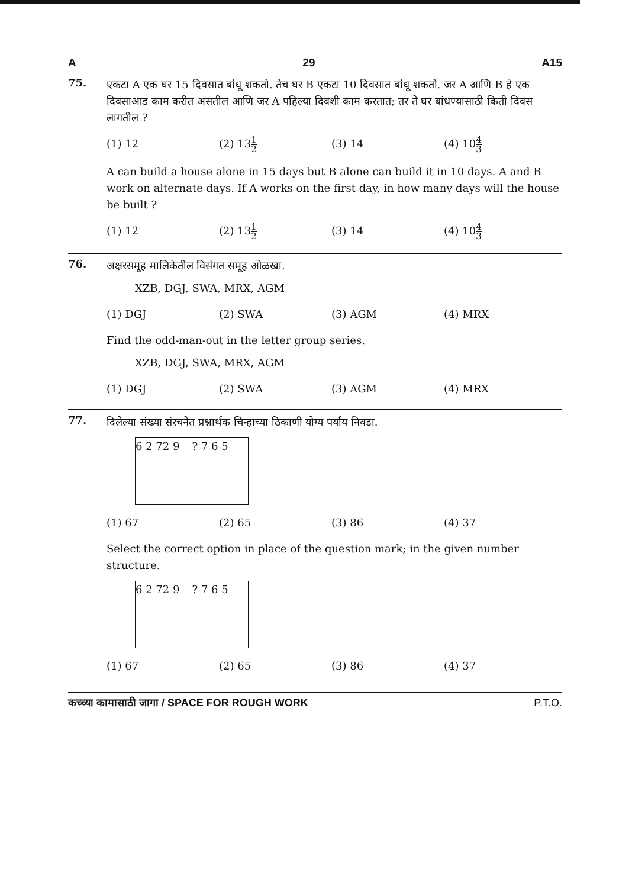A 29 A15
75.
एकटा A एक घर 15 दिवसात बांधू शकतो. तेच घर B एकटा 10 दिवसात बांधू शकतो. जर A आणि B हे एक दिवसाआड काम करीत असतील आणि जर A पहिल्या दिवशी काम करतात; तर ते घर बांधण्यासाठी किती दिवस लागतील ?
(1) 12 (2) 131 2
(3) 14 (4) 104 3
A can build a house alone in 15 days but B alone can build it in 10 days. A and B work on alternate days. If A works on the first day, in how many days will the house be built ?
(1) 12 (2) 131 2
(3) 14 (4) 104 3
76.
अक्षरसमूह मालिकेतील विसंगत समूह ओळखा.
XZB, DGJ, SWA, MRX, AGM
(1) DGJ (2) SWA (3) AGM (4) MRX
Find the odd-man-out in the letter group series.
XZB, DGJ, SWA, MRX, AGM
(1) DGJ (2) SWA (3) AGM (4) MRX
77.
दिलेल्या संख्या संरचनेत प्रश्नार्थक चिन्हाच्या ठिकाणी योग्य पर्याय निवडा.
6 2 72 9 ? 7 6 5
(1) 67 (2) 65 (3) 86 (4) 37
Select the correct option in place of the question mark; in the given number structure.
6 2 72 9 ? 7 6 5
(1) 67 (2) 65 (3) 86 (4) 37
कच्च्या कामासाठी जागा / SPACE FOR ROUGH WORK P.T.O.